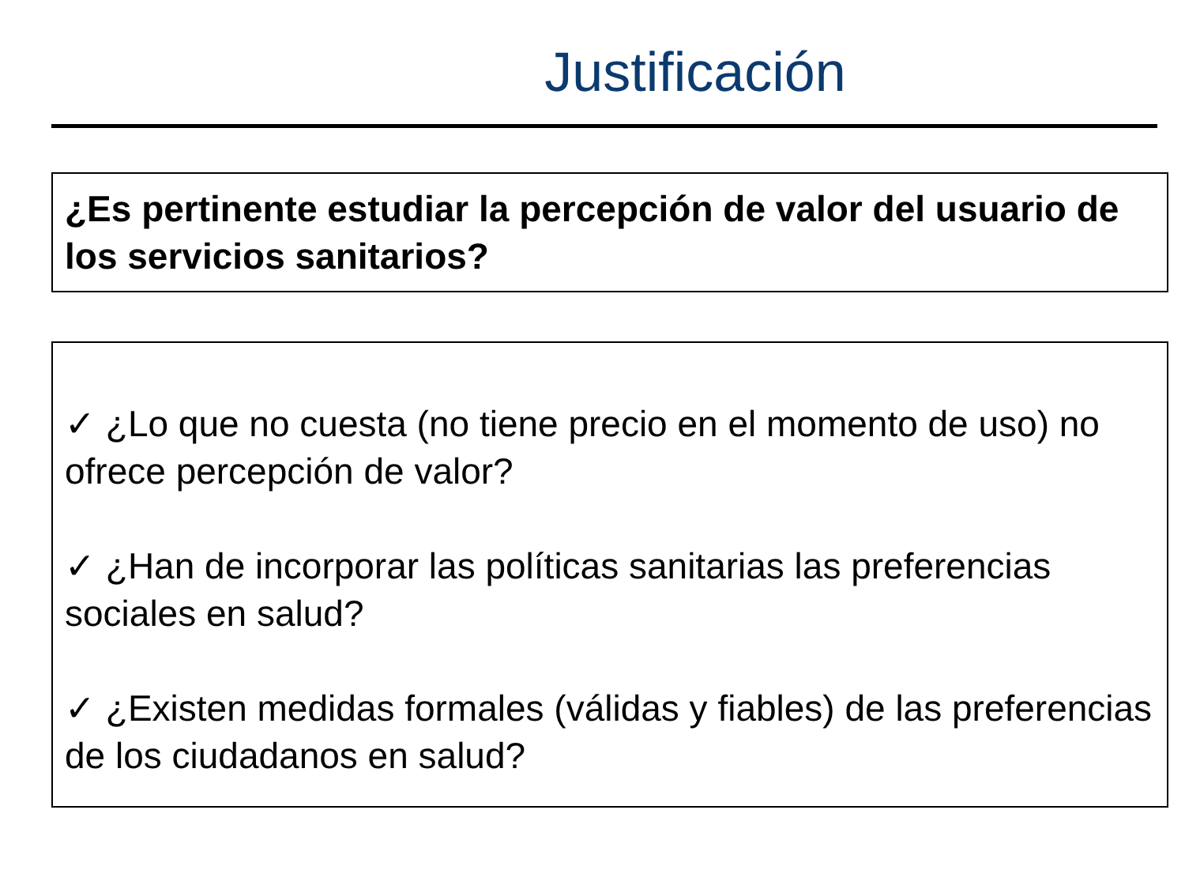Justificación
¿Es pertinente estudiar la percepción de valor del usuario de los servicios sanitarios?
✓ ¿Lo que no cuesta (no tiene precio en el momento de uso) no ofrece percepción de valor?
✓ ¿Han de incorporar las políticas sanitarias las preferencias sociales en salud?
✓ ¿Existen medidas formales (válidas y fiables) de las preferencias de los ciudadanos en salud?